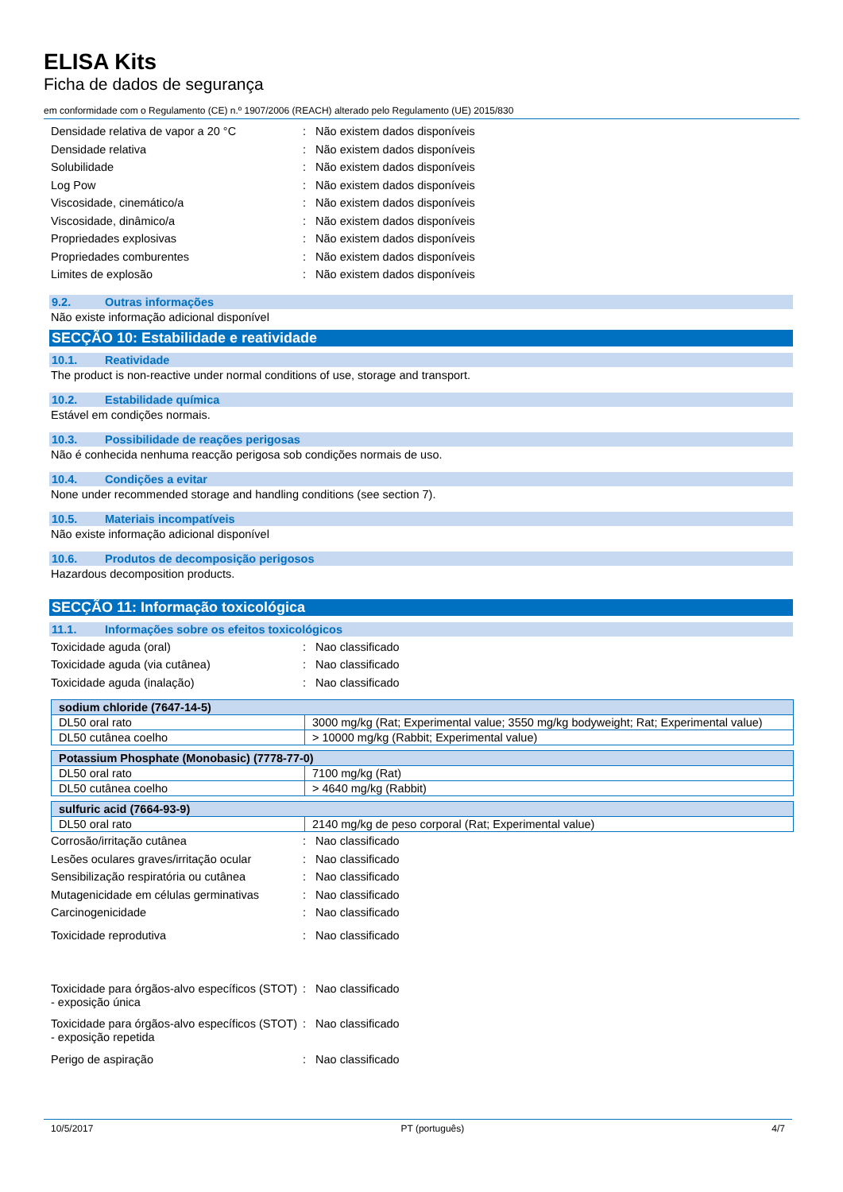ELISA Kits
Ficha de dados de segurança
em conformidade com o Regulamento (CE) n.º 1907/2006 (REACH) alterado pelo Regulamento (UE) 2015/830
Densidade relativa de vapor a 20 °C : Não existem dados disponíveis
Densidade relativa : Não existem dados disponíveis
Solubilidade : Não existem dados disponíveis
Log Pow : Não existem dados disponíveis
Viscosidade, cinemático/a : Não existem dados disponíveis
Viscosidade, dinâmico/a : Não existem dados disponíveis
Propriedades explosivas : Não existem dados disponíveis
Propriedades comburentes : Não existem dados disponíveis
Limites de explosão : Não existem dados disponíveis
9.2. Outras informações
Não existe informação adicional disponível
SECÇÃO 10: Estabilidade e reatividade
10.1. Reatividade
The product is non-reactive under normal conditions of use, storage and transport.
10.2. Estabilidade química
Estável em condições normais.
10.3. Possibilidade de reações perigosas
Não é conhecida nenhuma reacção perigosa sob condições normais de uso.
10.4. Condições a evitar
None under recommended storage and handling conditions (see section 7).
10.5. Materiais incompatíveis
Não existe informação adicional disponível
10.6. Produtos de decomposição perigosos
Hazardous decomposition products.
SECÇÃO 11: Informação toxicológica
11.1. Informações sobre os efeitos toxicológicos
Toxicidade aguda (oral) : Nao classificado
Toxicidade aguda (via cutânea) : Nao classificado
Toxicidade aguda (inalação) : Nao classificado
| sodium chloride (7647-14-5) | |
| DL50 oral rato | 3000 mg/kg (Rat; Experimental value; 3550 mg/kg bodyweight; Rat; Experimental value) |
| DL50 cutânea coelho | > 10000 mg/kg (Rabbit; Experimental value) |
| Potassium Phosphate (Monobasic) (7778-77-0) | |
| DL50 oral rato | 7100 mg/kg (Rat) |
| DL50 cutânea coelho | > 4640 mg/kg (Rabbit) |
| sulfuric acid (7664-93-9) | |
| DL50 oral rato | 2140 mg/kg de peso corporal (Rat; Experimental value) |
Corrosão/irritação cutânea : Nao classificado
Lesões oculares graves/irritação ocular
: Nao classificado
Sensibilização respiratória ou cutânea
: Nao classificado
Mutagenicidade em células germinativas
: Nao classificado
Carcinogenicidade : Nao classificado
Toxicidade reprodutiva : Nao classificado
Toxicidade para órgãos-alvo específicos (STOT) - exposição única
: Nao classificado
Toxicidade para órgãos-alvo específicos (STOT) - exposição repetida
: Nao classificado
Perigo de aspiração : Nao classificado
10/5/2017 PT (português) 4/7